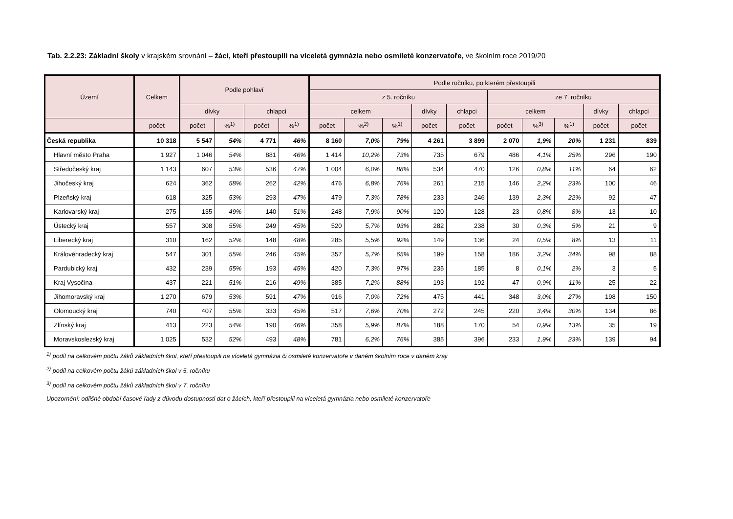Tab. 2.2.23: Základní školy v krajském srovnání – žáci, kteří přestoupili na víceletá gymnázia nebo osmileté konzervatoře, ve školním roce 2019/20
| Území | Celkem | Podle pohlaví | | | | Podle ročníku, po kterém přestoupili | | | | | | | | | |
| --- | --- | --- | --- | --- | --- | --- | --- | --- | --- | --- | --- | --- | --- | --- | --- |
| | | | | | | z 5. ročníku | | | | | ze 7. ročníku | | | | |
| | | dívky | | chlapci | | celkem | | | dívky | chlapci | celkem | | | dívky | chlapci |
| | počet | počet | %<sup>1)</sup> | počet | %<sup>1)</sup> | počet | %<sup>2)</sup> | %<sup>1)</sup> | počet | počet | počet | %<sup>3)</sup> | %<sup>1)</sup> | počet | počet |
| Česká republika | 10 318 | 5 547 | 54% | 4 771 | 46% | 8 160 | 7,0% | 79% | 4 261 | 3 899 | 2 070 | 1,9% | 20% | 1 231 | 839 |
| Hlavní město Praha | 1 927 | 1 046 | 54% | 881 | 46% | 1 414 | 10,2% | 73% | 735 | 679 | 486 | 4,1% | 25% | 296 | 190 |
| Středočeský kraj | 1 143 | 607 | 53% | 536 | 47% | 1 004 | 6,0% | 88% | 534 | 470 | 126 | 0,8% | 11% | 64 | 62 |
| Jihočeský kraj | 624 | 362 | 58% | 262 | 42% | 476 | 6,8% | 76% | 261 | 215 | 146 | 2,2% | 23% | 100 | 46 |
| Plzeňský kraj | 618 | 325 | 53% | 293 | 47% | 479 | 7,3% | 78% | 233 | 246 | 139 | 2,3% | 22% | 92 | 47 |
| Karlovarský kraj | 275 | 135 | 49% | 140 | 51% | 248 | 7,9% | 90% | 120 | 128 | 23 | 0,8% | 8% | 13 | 10 |
| Ústecký kraj | 557 | 308 | 55% | 249 | 45% | 520 | 5,7% | 93% | 282 | 238 | 30 | 0,3% | 5% | 21 | 9 |
| Liberecký kraj | 310 | 162 | 52% | 148 | 48% | 285 | 5,5% | 92% | 149 | 136 | 24 | 0,5% | 8% | 13 | 11 |
| Královéhradecký kraj | 547 | 301 | 55% | 246 | 45% | 357 | 5,7% | 65% | 199 | 158 | 186 | 3,2% | 34% | 98 | 88 |
| Pardubický kraj | 432 | 239 | 55% | 193 | 45% | 420 | 7,3% | 97% | 235 | 185 | 8 | 0,1% | 2% | 3 | 5 |
| Kraj Vysočina | 437 | 221 | 51% | 216 | 49% | 385 | 7,2% | 88% | 193 | 192 | 47 | 0,9% | 11% | 25 | 22 |
| Jihomoravský kraj | 1 270 | 679 | 53% | 591 | 47% | 916 | 7,0% | 72% | 475 | 441 | 348 | 3,0% | 27% | 198 | 150 |
| Olomoucký kraj | 740 | 407 | 55% | 333 | 45% | 517 | 7,6% | 70% | 272 | 245 | 220 | 3,4% | 30% | 134 | 86 |
| Zlínský kraj | 413 | 223 | 54% | 190 | 46% | 358 | 5,9% | 87% | 188 | 170 | 54 | 0,9% | 13% | 35 | 19 |
| Moravskoslezský kraj | 1 025 | 532 | 52% | 493 | 48% | 781 | 6,2% | 76% | 385 | 396 | 233 | 1,9% | 23% | 139 | 94 |
<sup>1)</sup> podíl na celkovém počtu žáků základních škol, kteří přestoupili na víceletá gymnázia či osmileté konzervatoře v daném školním roce v daném kraji
<sup>2)</sup> podíl na celkovém počtu žáků základních škol v 5. ročníku
<sup>3)</sup> podíl na celkovém počtu žáků základních škol v 7. ročníku
Upozornění: odlišné období časové řady z důvodu dostupnosti dat o žácích, kteří přestoupili na víceletá gymnázia nebo osmileté konzervatoře